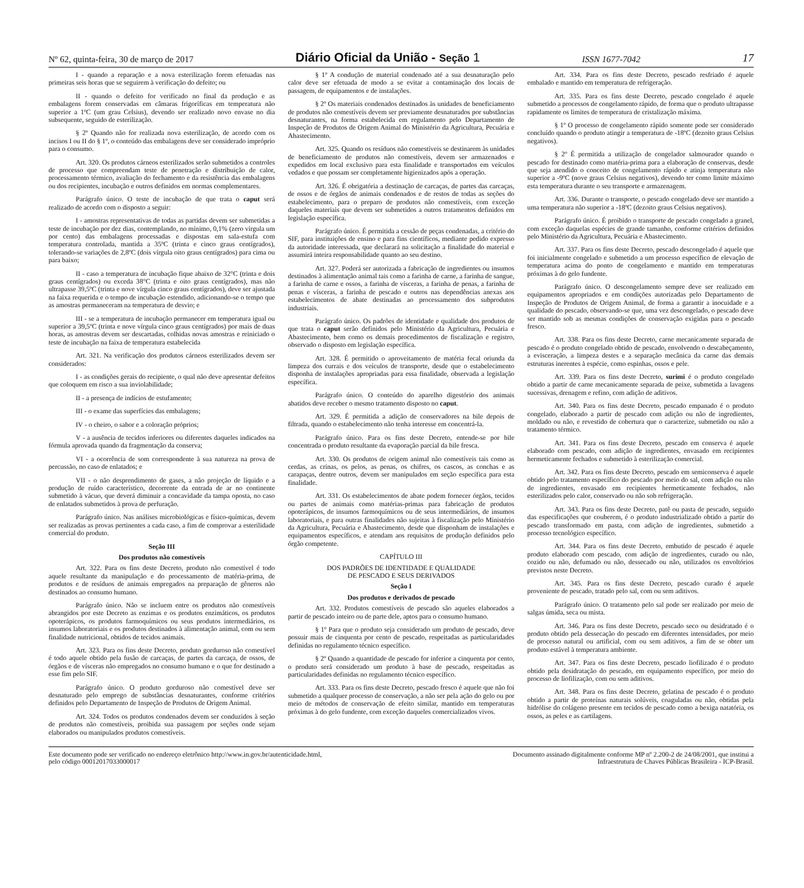Nº 62, quinta-feira, 30 de março de 2017 Diário Oficial da União - Seção 1 ISSN 1677-7042 17
I - quando a reparação e a nova esterilização forem efetuadas nas primeiras seis horas que se seguirem à verificação do defeito; ou
II - quando o defeito for verificado no final da produção e as embalagens forem conservadas em câmaras frigoríficas em temperatura não superior a 1ºC (um grau Celsius), devendo ser realizado novo envase no dia subsequente, seguido de esterilização.
§ 2º Quando não for realizada nova esterilização, de acordo com os incisos I ou II do § 1º, o conteúdo das embalagens deve ser considerado impróprio para o consumo.
Art. 320. Os produtos cárneos esterilizados serão submetidos a controles de processo que compreendam teste de penetração e distribuição de calor, processamento térmico, avaliação do fechamento e da resistência das embalagens ou dos recipientes, incubação e outros definidos em normas complementares.
Parágrafo único. O teste de incubação de que trata o caput será realizado de acordo com o disposto a seguir:
I - amostras representativas de todas as partidas devem ser submetidas a teste de incubação por dez dias, contemplando, no mínimo, 0,1% (zero vírgula um por cento) das embalagens processadas e dispostas em sala-estufa com temperatura controlada, mantida a 35ºC (trinta e cinco graus centígrados), tolerando-se variações de 2,8ºC (dois vírgula oito graus centígrados) para cima ou para baixo;
II - caso a temperatura de incubação fique abaixo de 32°C (trinta e dois graus centígrados) ou exceda 38°C (trinta e oito graus centígrados), mas não ultrapasse 39,5ºC (trinta e nove vírgula cinco graus centígrados), deve ser ajustada na faixa requerida e o tempo de incubação estendido, adicionando-se o tempo que as amostras permaneceram na temperatura de desvio; e
III - se a temperatura de incubação permanecer em temperatura igual ou superior a 39,5ºC (trinta e nove vírgula cinco graus centígrados) por mais de duas horas, as amostras devem ser descartadas, colhidas novas amostras e reiniciado o teste de incubação na faixa de temperatura estabelecida
Art. 321. Na verificação dos produtos cárneos esterilizados devem ser considerados:
I - as condições gerais do recipiente, o qual não deve apresentar defeitos que coloquem em risco a sua inviolabilidade;
II - a presença de indícios de estufamento;
III - o exame das superfícies das embalagens;
IV - o cheiro, o sabor e a coloração próprios;
V - a ausência de tecidos inferiores ou diferentes daqueles indicados na fórmula aprovada quando da fragmentação da conserva;
VI - a ocorrência de som correspondente à sua natureza na prova de percussão, no caso de enlatados; e
VII - o não desprendimento de gases, a não projeção de líquido e a produção de ruído característico, decorrente da entrada de ar no continente submetido à vácuo, que deverá diminuir a concavidade da tampa oposta, no caso de enlatados submetidos à prova de perfuração.
Parágrafo único. Nas análises microbiológicas e físico-químicas, devem ser realizadas as provas pertinentes a cada caso, a fim de comprovar a esterilidade comercial do produto.
Seção III
Dos produtos não comestíveis
Art. 322. Para os fins deste Decreto, produto não comestível é todo aquele resultante da manipulação e do processamento de matéria-prima, de produtos e de resíduos de animais empregados na preparação de gêneros não destinados ao consumo humano.
Parágrafo único. Não se incluem entre os produtos não comestíveis abrangidos por este Decreto as enzimas e os produtos enzimáticos, os produtos opoterápicos, os produtos farmoquímicos ou seus produtos intermediários, os insumos laboratoriais e os produtos destinados à alimentação animal, com ou sem finalidade nutricional, obtidos de tecidos animais.
Art. 323. Para os fins deste Decreto, produto gorduroso não comestível é todo aquele obtido pela fusão de carcaças, de partes da carcaça, de ossos, de órgãos e de vísceras não empregados no consumo humano e o que for destinado a esse fim pelo SIF.
Parágrafo único. O produto gorduroso não comestível deve ser desnaturado pelo emprego de substâncias desnaturantes, conforme critérios definidos pelo Departamento de Inspeção de Produtos de Origem Animal.
Art. 324. Todos os produtos condenados devem ser conduzidos à seção de produtos não comestíveis, proibida sua passagem por seções onde sejam elaborados ou manipulados produtos comestíveis.
§ 1º A condução de material condenado até a sua desnaturação pelo calor deve ser efetuada de modo a se evitar a contaminação dos locais de passagem, de equipamentos e de instalações.
§ 2º Os materiais condenados destinados às unidades de beneficiamento de produtos não comestíveis devem ser previamente desnaturados por substâncias desnaturantes, na forma estabelecida em regulamento pelo Departamento de Inspeção de Produtos de Origem Animal do Ministério da Agricultura, Pecuária e Abastecimento.
Art. 325. Quando os resíduos não comestíveis se destinarem às unidades de beneficiamento de produtos não comestíveis, devem ser armazenados e expedidos em local exclusivo para esta finalidade e transportados em veículos vedados e que possam ser completamente higienizados após a operação.
Art. 326. É obrigatória a destinação de carcaças, de partes das carcaças, de ossos e de órgãos de animais condenados e de restos de todas as seções do estabelecimento, para o preparo de produtos não comestíveis, com exceção daqueles materiais que devem ser submetidos a outros tratamentos definidos em legislação específica.
Parágrafo único. É permitida a cessão de peças condenadas, a critério do SIF, para instituições de ensino e para fins científicos, mediante pedido expresso da autoridade interessada, que declarará na solicitação a finalidade do material e assumirá inteira responsabilidade quanto ao seu destino.
Art. 327. Poderá ser autorizada a fabricação de ingredientes ou insumos destinados à alimentação animal tais como a farinha de carne, a farinha de sangue, a farinha de carne e ossos, a farinha de vísceras, a farinha de penas, a farinha de penas e vísceras, a farinha de pescado e outros nas dependências anexas aos estabelecimentos de abate destinadas ao processamento dos subprodutos industriais.
Parágrafo único. Os padrões de identidade e qualidade dos produtos de que trata o caput serão definidos pelo Ministério da Agricultura, Pecuária e Abastecimento, bem como os demais procedimentos de fiscalização e registro, observado o disposto em legislação específica.
Art. 328. É permitido o aproveitamento de matéria fecal oriunda da limpeza dos currais e dos veículos de transporte, desde que o estabelecimento disponha de instalações apropriadas para essa finalidade, observada a legislação específica.
Parágrafo único. O conteúdo do aparelho digestório dos animais abatidos deve receber o mesmo tratamento disposto no caput.
Art. 329. É permitida a adição de conservadores na bile depois de filtrada, quando o estabelecimento não tenha interesse em concentrá-la.
Parágrafo único. Para os fins deste Decreto, entende-se por bile concentrada o produto resultante da evaporação parcial da bile fresca.
Art. 330. Os produtos de origem animal não comestíveis tais como as cerdas, as crinas, os pelos, as penas, os chifres, os cascos, as conchas e as carapaças, dentre outros, devem ser manipulados em seção específica para esta finalidade.
Art. 331. Os estabelecimentos de abate podem fornecer órgãos, tecidos ou partes de animais como matérias-primas para fabricação de produtos opoterápicos, de insumos farmoquímicos ou de seus intermediários, de insumos laboratoriais, e para outras finalidades não sujeitas à fiscalização pelo Ministério da Agricultura, Pecuária e Abastecimento, desde que disponham de instalações e equipamentos específicos, e atendam aos requisitos de produção definidos pelo órgão competente.
CAPÍTULO III
DOS PADRÕES DE IDENTIDADE E QUALIDADE
DE PESCADO E SEUS DERIVADOS
Seção I
Dos produtos e derivados de pescado
Art. 332. Produtos comestíveis de pescado são aqueles elaborados a partir de pescado inteiro ou de parte dele, aptos para o consumo humano.
§ 1º Para que o produto seja considerado um produto de pescado, deve possuir mais de cinquenta por cento de pescado, respeitadas as particularidades definidas no regulamento técnico específico.
§ 2º Quando a quantidade de pescado for inferior a cinquenta por cento, o produto será considerado um produto à base de pescado, respeitadas as particularidades definidas no regulamento técnico específico.
Art. 333. Para os fins deste Decreto, pescado fresco é aquele que não foi submetido a qualquer processo de conservação, a não ser pela ação do gelo ou por meio de métodos de conservação de efeito similar, mantido em temperaturas próximas à do gelo fundente, com exceção daqueles comercializados vivos.
Art. 334. Para os fins deste Decreto, pescado resfriado é aquele embalado e mantido em temperatura de refrigeração.
Art. 335. Para os fins deste Decreto, pescado congelado é aquele submetido a processos de congelamento rápido, de forma que o produto ultrapasse rapidamente os limites de temperatura de cristalização máxima.
§ 1º O processo de congelamento rápido somente pode ser considerado concluído quando o produto atingir a temperatura de -18ºC (dezoito graus Celsius negativos).
§ 2º É permitida a utilização de congelador salmourador quando o pescado for destinado como matéria-prima para a elaboração de conservas, desde que seja atendido o conceito de congelamento rápido e atinja temperatura não superior a -9ºC (nove graus Celsius negativos), devendo ter como limite máximo esta temperatura durante o seu transporte e armazenagem.
Art. 336. Durante o transporte, o pescado congelado deve ser mantido a uma temperatura não superior a -18ºC (dezoito graus Celsius negativos).
Parágrafo único. É proibido o transporte de pescado congelado a granel, com exceção daquelas espécies de grande tamanho, conforme critérios definidos pelo Ministério da Agricultura, Pecuária e Abastecimento.
Art. 337. Para os fins deste Decreto, pescado descongelado é aquele que foi inicialmente congelado e submetido a um processo específico de elevação de temperatura acima do ponto de congelamento e mantido em temperaturas próximas à do gelo fundente.
Parágrafo único. O descongelamento sempre deve ser realizado em equipamentos apropriados e em condições autorizadas pelo Departamento de Inspeção de Produtos de Origem Animal, de forma a garantir a inocuidade e a qualidade do pescado, observando-se que, uma vez descongelado, o pescado deve ser mantido sob as mesmas condições de conservação exigidas para o pescado fresco.
Art. 338. Para os fins deste Decreto, carne mecanicamente separada de pescado é o produto congelado obtido de pescado, envolvendo o descabeçamento, a evisceração, a limpeza destes e a separação mecânica da carne das demais estruturas inerentes à espécie, como espinhas, ossos e pele.
Art. 339. Para os fins deste Decreto, surimi é o produto congelado obtido a partir de carne mecanicamente separada de peixe, submetida a lavagens sucessivas, drenagem e refino, com adição de aditivos.
Art. 340. Para os fins deste Decreto, pescado empanado é o produto congelado, elaborado a partir de pescado com adição ou não de ingredientes, moldado ou não, e revestido de cobertura que o caracterize, submetido ou não a tratamento térmico.
Art. 341. Para os fins deste Decreto, pescado em conserva é aquele elaborado com pescado, com adição de ingredientes, envasado em recipientes hermeticamente fechados e submetido à esterilização comercial.
Art. 342. Para os fins deste Decreto, pescado em semiconserva é aquele obtido pelo tratamento específico do pescado por meio do sal, com adição ou não de ingredientes, envasado em recipientes hermeticamente fechados, não esterilizados pelo calor, conservado ou não sob refrigeração.
Art. 343. Para os fins deste Decreto, patê ou pasta de pescado, seguido das especificações que couberem, é o produto industrializado obtido a partir do pescado transformado em pasta, com adição de ingredientes, submetido a processo tecnológico específico.
Art. 344. Para os fins deste Decreto, embutido de pescado é aquele produto elaborado com pescado, com adição de ingredientes, curado ou não, cozido ou não, defumado ou não, dessecado ou não, utilizados os envoltórios previstos neste Decreto.
Art. 345. Para os fins deste Decreto, pescado curado é aquele proveniente de pescado, tratado pelo sal, com ou sem aditivos.
Parágrafo único. O tratamento pelo sal pode ser realizado por meio de salgas úmida, seca ou mista.
Art. 346. Para os fins deste Decreto, pescado seco ou desidratado é o produto obtido pela dessecação do pescado em diferentes intensidades, por meio de processo natural ou artificial, com ou sem aditivos, a fim de se obter um produto estável à temperatura ambiente.
Art. 347. Para os fins deste Decreto, pescado liofilizado é o produto obtido pela desidratação do pescado, em equipamento específico, por meio do processo de liofilização, com ou sem aditivos.
Art. 348. Para os fins deste Decreto, gelatina de pescado é o produto obtido a partir de proteínas naturais solúveis, coaguladas ou não, obtidas pela hidrólise do colágeno presente em tecidos de pescado como a bexiga natatória, os ossos, as peles e as cartilagens.
Este documento pode ser verificado no endereço eletrônico http://www.in.gov.br/autenticidade.html,
pelo código 00012017033000017
Documento assinado digitalmente conforme MP nº 2.200-2 de 24/08/2001, que institui a
Infraestrutura de Chaves Públicas Brasileira - ICP-Brasil.